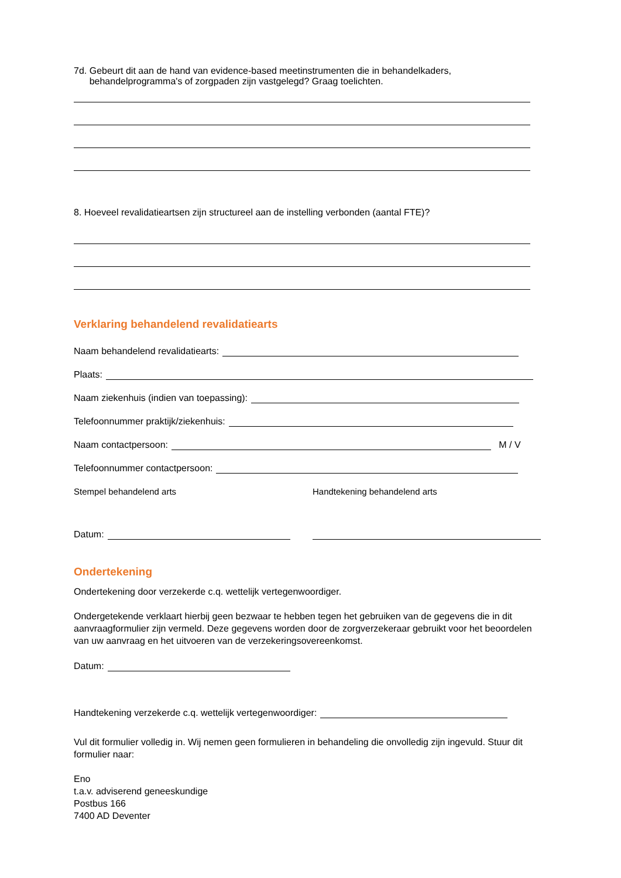7d. Gebeurt dit aan de hand van evidence-based meetinstrumenten die in behandelkaders,
behandelprogramma's of zorgpaden zijn vastgelegd? Graag toelichten.
8. Hoeveel revalidatieartsen zijn structureel aan de instelling verbonden (aantal FTE)?
Verklaring behandelend revalidatiearts
Naam behandelend revalidatiearts:
Plaats:
Naam ziekenhuis (indien van toepassing):
Telefoonnummer praktijk/ziekenhuis:
Naam contactpersoon: M / V
Telefoonnummer contactpersoon:
Stempel behandelend arts Handtekening behandelend arts
Datum:
Ondertekening
Ondertekening door verzekerde c.q. wettelijk vertegenwoordiger.
Ondergetekende verklaart hierbij geen bezwaar te hebben tegen het gebruiken van de gegevens die in dit aanvraagformulier zijn vermeld. Deze gegevens worden door de zorgverzekeraar gebruikt voor het beoordelen van uw aanvraag en het uitvoeren van de verzekeringsovereenkomst.
Datum:
Handtekening verzekerde c.q. wettelijk vertegenwoordiger:
Vul dit formulier volledig in. Wij nemen geen formulieren in behandeling die onvolledig zijn ingevuld. Stuur dit formulier naar:
Eno
t.a.v. adviserend geneeskundige
Postbus 166
7400 AD Deventer